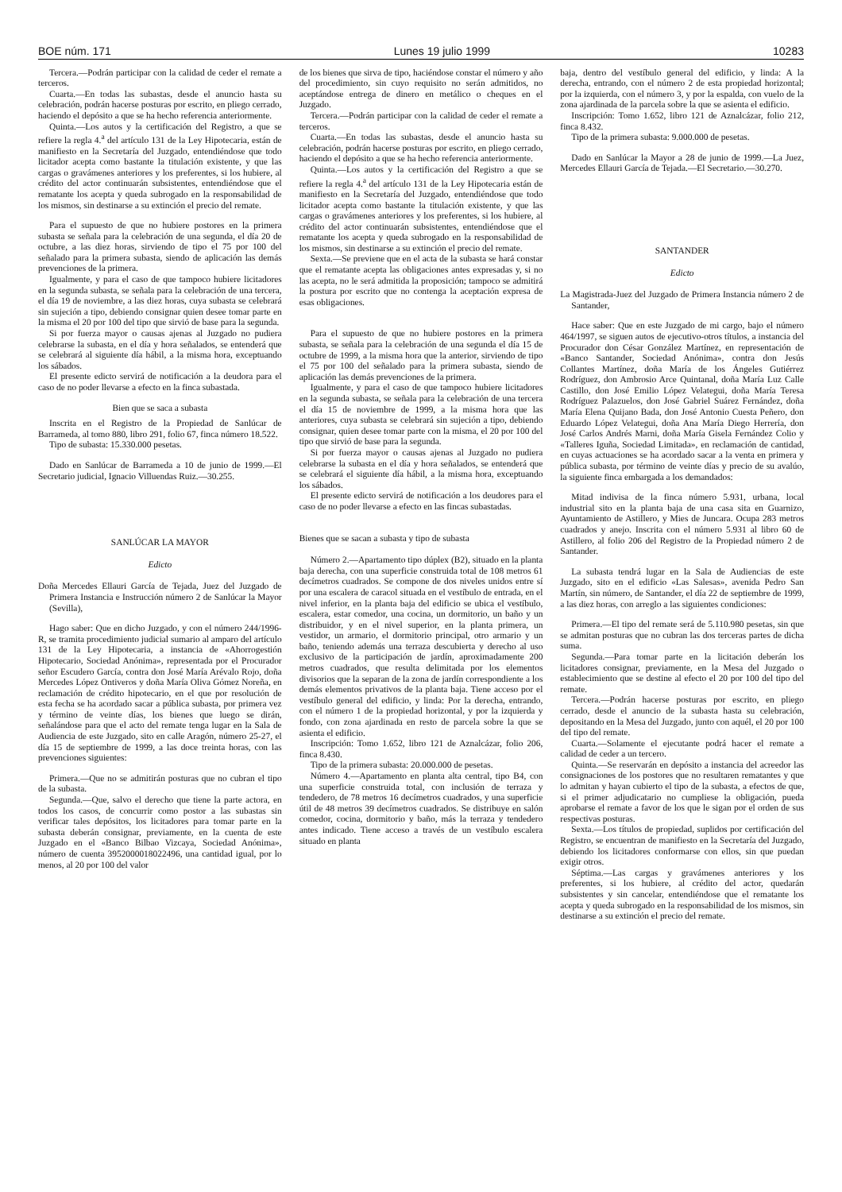BOE núm. 171 Lunes 19 julio 1999 10283
Tercera.—Podrán participar con la calidad de ceder el remate a terceros.
Cuarta.—En todas las subastas, desde el anuncio hasta su celebración, podrán hacerse posturas por escrito, en pliego cerrado, haciendo el depósito a que se ha hecho referencia anteriormente.
Quinta.—Los autos y la certificación del Registro, a que se refiere la regla 4.<sup>a</sup> del artículo 131 de la Ley Hipotecaria, están de manifiesto en la Secretaría del Juzgado, entendiéndose que todo licitador acepta como bastante la titulación existente, y que las cargas o gravámenes anteriores y los preferentes, si los hubiere, al crédito del actor continuarán subsistentes, entendiéndose que el rematante los acepta y queda subrogado en la responsabilidad de los mismos, sin destinarse a su extinción el precio del remate.
Para el supuesto de que no hubiere postores en la primera subasta se señala para la celebración de una segunda, el día 20 de octubre, a las diez horas, sirviendo de tipo el 75 por 100 del señalado para la primera subasta, siendo de aplicación las demás prevenciones de la primera.
Igualmente, y para el caso de que tampoco hubiere licitadores en la segunda subasta, se señala para la celebración de una tercera, el día 19 de noviembre, a las diez horas, cuya subasta se celebrará sin sujeción a tipo, debiendo consignar quien desee tomar parte en la misma el 20 por 100 del tipo que sirvió de base para la segunda.
Si por fuerza mayor o causas ajenas al Juzgado no pudiera celebrarse la subasta, en el día y hora señalados, se entenderá que se celebrará al siguiente día hábil, a la misma hora, exceptuando los sábados.
El presente edicto servirá de notificación a la deudora para el caso de no poder llevarse a efecto en la finca subastada.
Bien que se saca a subasta
Inscrita en el Registro de la Propiedad de Sanlúcar de Barrameda, al tomo 880, libro 291, folio 67, finca número 18.522.
Tipo de subasta: 15.330.000 pesetas.
Dado en Sanlúcar de Barrameda a 10 de junio de 1999.—El Secretario judicial, Ignacio Villuendas Ruiz.—30.255.
SANLÚCAR LA MAYOR
Edicto
Doña Mercedes Ellauri García de Tejada, Juez del Juzgado de Primera Instancia e Instrucción número 2 de Sanlúcar la Mayor (Sevilla),
Hago saber: Que en dicho Juzgado, y con el número 244/1996-R, se tramita procedimiento judicial sumario al amparo del artículo 131 de la Ley Hipotecaria, a instancia de «Ahorrogestión Hipotecario, Sociedad Anónima», representada por el Procurador señor Escudero García, contra don José María Arévalo Rojo, doña Mercedes López Ontiveros y doña María Oliva Gómez Noreña, en reclamación de crédito hipotecario, en el que por resolución de esta fecha se ha acordado sacar a pública subasta, por primera vez y término de veinte días, los bienes que luego se dirán, señalándose para que el acto del remate tenga lugar en la Sala de Audiencia de este Juzgado, sito en calle Aragón, número 25-27, el día 15 de septiembre de 1999, a las doce treinta horas, con las prevenciones siguientes:
Primera.—Que no se admitirán posturas que no cubran el tipo de la subasta.
Segunda.—Que, salvo el derecho que tiene la parte actora, en todos los casos, de concurrir como postor a las subastas sin verificar tales depósitos, los licitadores para tomar parte en la subasta deberán consignar, previamente, en la cuenta de este Juzgado en el «Banco Bilbao Vizcaya, Sociedad Anónima», número de cuenta 3952000018022496, una cantidad igual, por lo menos, al 20 por 100 del valor
de los bienes que sirva de tipo, haciéndose constar el número y año del procedimiento, sin cuyo requisito no serán admitidos, no aceptándose entrega de dinero en metálico o cheques en el Juzgado.
Tercera.—Podrán participar con la calidad de ceder el remate a terceros.
Cuarta.—En todas las subastas, desde el anuncio hasta su celebración, podrán hacerse posturas por escrito, en pliego cerrado, haciendo el depósito a que se ha hecho referencia anteriormente.
Quinta.—Los autos y la certificación del Registro a que se refiere la regla 4.<sup>a</sup> del artículo 131 de la Ley Hipotecaria están de manifiesto en la Secretaría del Juzgado, entendiéndose que todo licitador acepta como bastante la titulación existente, y que las cargas o gravámenes anteriores y los preferentes, si los hubiere, al crédito del actor continuarán subsistentes, entendiéndose que el rematante los acepta y queda subrogado en la responsabilidad de los mismos, sin destinarse a su extinción el precio del remate.
Sexta.—Se previene que en el acta de la subasta se hará constar que el rematante acepta las obligaciones antes expresadas y, si no las acepta, no le será admitida la proposición; tampoco se admitirá la postura por escrito que no contenga la aceptación expresa de esas obligaciones.
Para el supuesto de que no hubiere postores en la primera subasta, se señala para la celebración de una segunda el día 15 de octubre de 1999, a la misma hora que la anterior, sirviendo de tipo el 75 por 100 del señalado para la primera subasta, siendo de aplicación las demás prevenciones de la primera.
Igualmente, y para el caso de que tampoco hubiere licitadores en la segunda subasta, se señala para la celebración de una tercera el día 15 de noviembre de 1999, a la misma hora que las anteriores, cuya subasta se celebrará sin sujeción a tipo, debiendo consignar, quien desee tomar parte con la misma, el 20 por 100 del tipo que sirvió de base para la segunda.
Si por fuerza mayor o causas ajenas al Juzgado no pudiera celebrarse la subasta en el día y hora señalados, se entenderá que se celebrará el siguiente día hábil, a la misma hora, exceptuando los sábados.
El presente edicto servirá de notificación a los deudores para el caso de no poder llevarse a efecto en las fincas subastadas.
Bienes que se sacan a subasta y tipo de subasta
Número 2.—Apartamento tipo dúplex (B2), situado en la planta baja derecha, con una superficie construida total de 108 metros 61 decímetros cuadrados. Se compone de dos niveles unidos entre sí por una escalera de caracol situada en el vestíbulo de entrada, en el nivel inferior, en la planta baja del edificio se ubica el vestíbulo, escalera, estar comedor, una cocina, un dormitorio, un baño y un distribuidor, y en el nivel superior, en la planta primera, un vestidor, un armario, el dormitorio principal, otro armario y un baño, teniendo además una terraza descubierta y derecho al uso exclusivo de la participación de jardín, aproximadamente 200 metros cuadrados, que resulta delimitada por los elementos divisorios que la separan de la zona de jardín correspondiente a los demás elementos privativos de la planta baja. Tiene acceso por el vestíbulo general del edificio, y linda: Por la derecha, entrando, con el número 1 de la propiedad horizontal, y por la izquierda y fondo, con zona ajardinada en resto de parcela sobre la que se asienta el edificio.
Inscripción: Tomo 1.652, libro 121 de Aznalcázar, folio 206, finca 8.430.
Tipo de la primera subasta: 20.000.000 de pesetas.
Número 4.—Apartamento en planta alta central, tipo B4, con una superficie construida total, con inclusión de terraza y tendedero, de 78 metros 16 decímetros cuadrados, y una superficie útil de 48 metros 39 decímetros cuadrados. Se distribuye en salón comedor, cocina, dormitorio y baño, más la terraza y tendedero antes indicado. Tiene acceso a través de un vestíbulo escalera situado en planta
baja, dentro del vestíbulo general del edificio, y linda: A la derecha, entrando, con el número 2 de esta propiedad horizontal; por la izquierda, con el número 3, y por la espalda, con vuelo de la zona ajardinada de la parcela sobre la que se asienta el edificio.
Inscripción: Tomo 1.652, libro 121 de Aznalcázar, folio 212, finca 8.432.
Tipo de la primera subasta: 9.000.000 de pesetas.
Dado en Sanlúcar la Mayor a 28 de junio de 1999.—La Juez, Mercedes Ellauri García de Tejada.—El Secretario.—30.270.
SANTANDER
Edicto
La Magistrada-Juez del Juzgado de Primera Instancia número 2 de Santander,
Hace saber: Que en este Juzgado de mi cargo, bajo el número 464/1997, se siguen autos de ejecutivo-otros títulos, a instancia del Procurador don César González Martínez, en representación de «Banco Santander, Sociedad Anónima», contra don Jesús Collantes Martínez, doña María de los Ángeles Gutiérrez Rodríguez, don Ambrosio Arce Quintanal, doña María Luz Calle Castillo, don José Emilio López Velategui, doña María Teresa Rodríguez Palazuelos, don José Gabriel Suárez Fernández, doña María Elena Quijano Bada, don José Antonio Cuesta Peñero, don Eduardo López Velategui, doña Ana María Diego Herrería, don José Carlos Andrés Marni, doña María Gisela Fernández Colio y «Talleres Iguña, Sociedad Limitada», en reclamación de cantidad, en cuyas actuaciones se ha acordado sacar a la venta en primera y pública subasta, por término de veinte días y precio de su avalúo, la siguiente finca embargada a los demandados:
Mitad indivisa de la finca número 5.931, urbana, local industrial sito en la planta baja de una casa sita en Guarnizo, Ayuntamiento de Astillero, y Mies de Juncara. Ocupa 283 metros cuadrados y anejo. Inscrita con el número 5.931 al libro 60 de Astillero, al folio 206 del Registro de la Propiedad número 2 de Santander.
La subasta tendrá lugar en la Sala de Audiencias de este Juzgado, sito en el edificio «Las Salesas», avenida Pedro San Martín, sin número, de Santander, el día 22 de septiembre de 1999, a las diez horas, con arreglo a las siguientes condiciones:
Primera.—El tipo del remate será de 5.110.980 pesetas, sin que se admitan posturas que no cubran las dos terceras partes de dicha suma.
Segunda.—Para tomar parte en la licitación deberán los licitadores consignar, previamente, en la Mesa del Juzgado o establecimiento que se destine al efecto el 20 por 100 del tipo del remate.
Tercera.—Podrán hacerse posturas por escrito, en pliego cerrado, desde el anuncio de la subasta hasta su celebración, depositando en la Mesa del Juzgado, junto con aquél, el 20 por 100 del tipo del remate.
Cuarta.—Solamente el ejecutante podrá hacer el remate a calidad de ceder a un tercero.
Quinta.—Se reservarán en depósito a instancia del acreedor las consignaciones de los postores que no resultaren rematantes y que lo admitan y hayan cubierto el tipo de la subasta, a efectos de que, si el primer adjudicatario no cumpliese la obligación, pueda aprobarse el remate a favor de los que le sigan por el orden de sus respectivas posturas.
Sexta.—Los títulos de propiedad, suplidos por certificación del Registro, se encuentran de manifiesto en la Secretaría del Juzgado, debiendo los licitadores conformarse con ellos, sin que puedan exigir otros.
Séptima.—Las cargas y gravámenes anteriores y los preferentes, si los hubiere, al crédito del actor, quedarán subsistentes y sin cancelar, entendiéndose que el rematante los acepta y queda subrogado en la responsabilidad de los mismos, sin destinarse a su extinción el precio del remate.